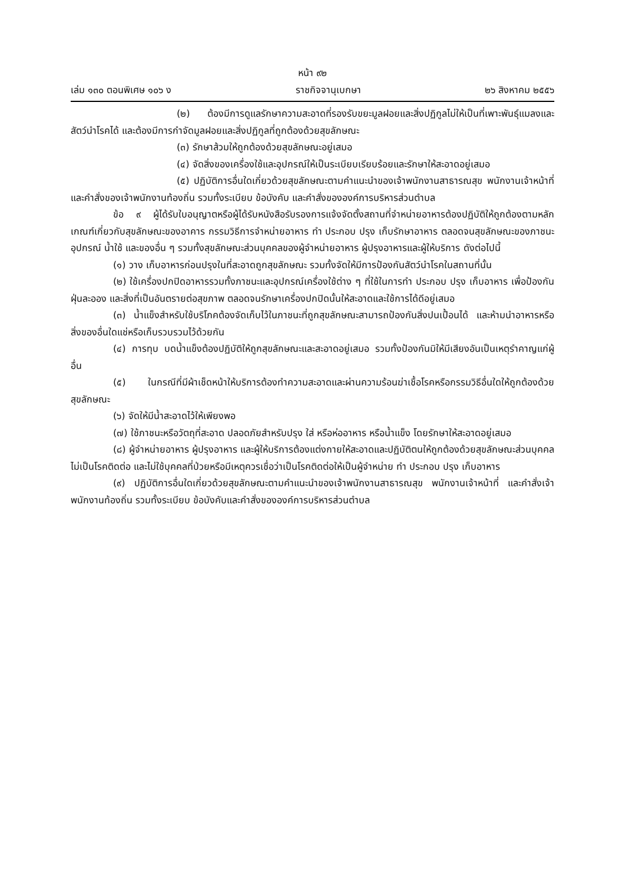หน้า ๙๒
เล่ม ๑๓๐ ตอนพิเศษ ๑๐๖ ง ราชกิจจานุเบกษา ๒๖ สิงหาคม ๒๕๕๖
(๒) ต้องมีการดูแลรักษาความสะอาดที่รองรับขยะมูลฝอยและสิ่งปฏิกูลไม่ให้เป็นที่เพาะพันธุ์แมลงและสัตว์นำโรคได้ และต้องมีการกำจัดมูลฝอยและสิ่งปฏิกูลที่ถูกต้องด้วยสุขลักษณะ
(๓) รักษาส้วมให้ถูกต้องด้วยสุขลักษณะอยู่เสมอ
(๔) จัดสิ่งของเครื่องใช้และอุปกรณ์ให้เป็นระเบียบเรียบร้อยและรักษาให้สะอาดอยู่เสมอ
(๕) ปฏิบัติการอื่นใดเกี่ยวด้วยสุขลักษณะตามคำแนะนำของเจ้าพนักงานสาธารณสุข พนักงานเจ้าหน้าที่ และคำสั่งของเจ้าพนักงานท้องถิ่น รวมทั้งระเบียบ ข้อบังคับ และคำสั่งขององค์การบริหารส่วนตำบล
ข้อ ๙ ผู้ได้รับใบอนุญาตหรือผู้ได้รับหนังสือรับรองการแจ้งจัดตั้งสถานที่จำหน่ายอาหารต้องปฏิบัติให้ถูกต้องตามหลักเกณฑ์เกี่ยวกับสุขลักษณะของอาคาร กรรมวิธีการจำหน่ายอาหาร ทำ ประกอบ ปรุง เก็บรักษาอาหาร ตลอดจนสุขลักษณะของภาชนะ อุปกรณ์ น้ำใช้ และของอื่น ๆ รวมทั้งสุขลักษณะส่วนบุคคลของผู้จำหน่ายอาหาร ผู้ปรุงอาหารและผู้ให้บริการ ดังต่อไปนี้
(๑) วาง เก็บอาหารก่อนปรุงในที่สะอาดถูกสุขลักษณะ รวมทั้งจัดให้มีการป้องกันสัตว์นำโรคในสถานที่นั้น
(๒) ใช้เครื่องปกปิดอาหารรวมทั้งภาชนะและอุปกรณ์เครื่องใช้ต่าง ๆ ที่ใช้ในการทำ ประกอบ ปรุง เก็บอาหาร เพื่อป้องกันฝุ่นละออง และสิ่งที่เป็นอันตรายต่อสุขภาพ ตลอดจนรักษาเครื่องปกปิดนั้นให้สะอาดและใช้การได้ดีอยู่เสมอ
(๓) น้ำแข็งสำหรับใช้บริโภคต้องจัดเก็บไว้ในภาชนะที่ถูกสุขลักษณะสามารถป้องกันสิ่งปนเปื้อนได้ และห้ามนำอาหารหรือสิ่งของอื่นใดแช่หรือเก็บรวบรวมไว้ด้วยกัน
(๔) การทุบ บดน้ำแข็งต้องปฏิบัติให้ถูกสุขลักษณะและสะอาดอยู่เสมอ รวมทั้งป้องกันมิให้มีเสียงอันเป็นเหตุรำคาญแก่ผู้อื่น
(๕) ในกรณีที่มีผ้าเช็ดหน้าให้บริการต้องทำความสะอาดและผ่านความร้อนฆ่าเชื้อโรคหรือกรรมวิธีอื่นใดให้ถูกต้องด้วยสุขลักษณะ
(๖) จัดให้มีน้ำสะอาดไว้ให้เพียงพอ
(๗) ใช้ภาชนะหรือวัตถุที่สะอาด ปลอดภัยสำหรับปรุง ใส่ หรือห่ออาหาร หรือน้ำแข็ง โดยรักษาให้สะอาดอยู่เสมอ
(๘) ผู้จำหน่ายอาหาร ผู้ปรุงอาหาร และผู้ให้บริการต้องแต่งกายให้สะอาดและปฏิบัติตนให้ถูกต้องด้วยสุขลักษณะส่วนบุคคล ไม่เป็นโรคติดต่อ และไม่ใช้บุคคลที่ป่วยหรือมีเหตุควรเชื่อว่าเป็นโรคติดต่อให้เป็นผู้จำหน่าย ทำ ประกอบ ปรุง เก็บอาหาร
(๙) ปฏิบัติการอื่นใดเกี่ยวด้วยสุขลักษณะตามคำแนะนำของเจ้าพนักงานสาธารณสุข พนักงานเจ้าหน้าที่ และคำสั่งเจ้าพนักงานท้องถิ่น รวมทั้งระเบียบ ข้อบังคับและคำสั่งขององค์การบริหารส่วนตำบล